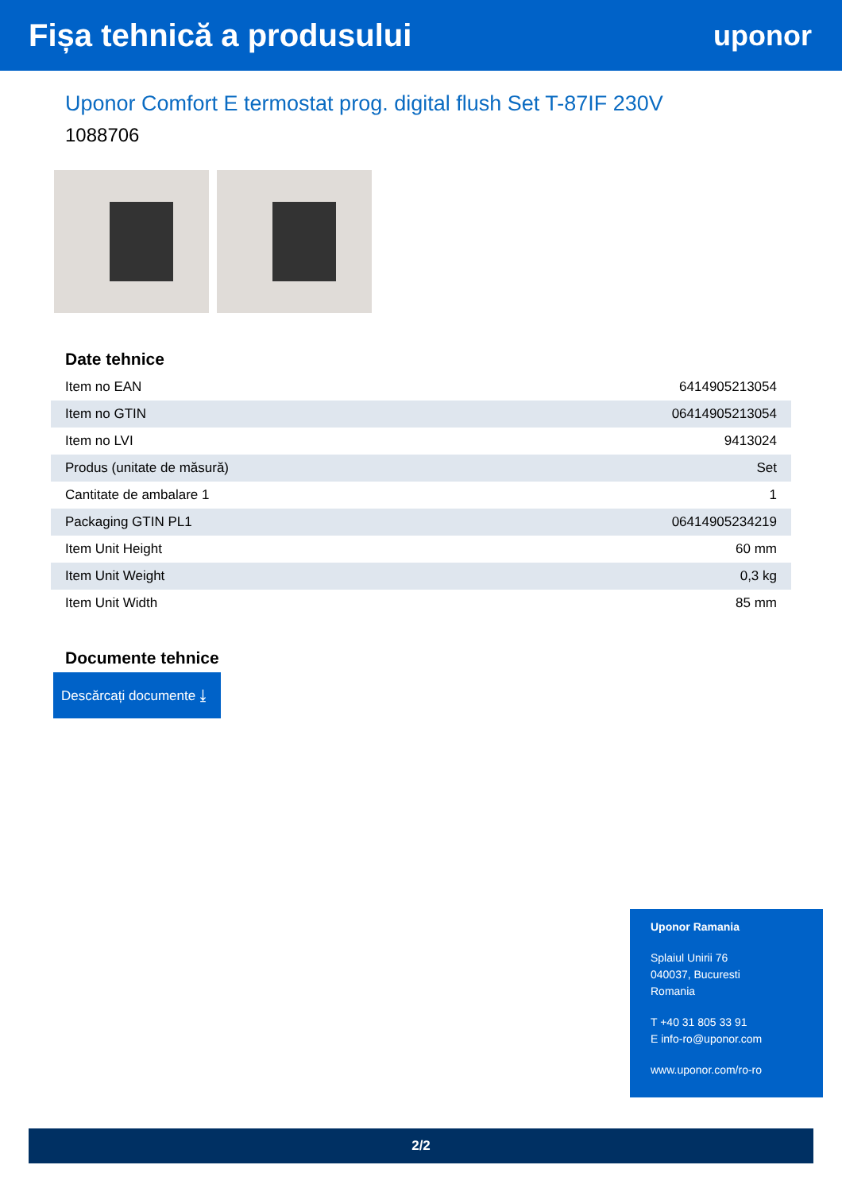Fișa tehnică a produsului uponor
Uponor Comfort E termostat prog. digital flush Set T-87IF 230V
1088706
Date tehnice
| Item no EAN | 6414905213054 |
| Item no GTIN | 06414905213054 |
| Item no LVI | 9413024 |
| Produs (unitate de măsură) | Set |
| Cantitate de ambalare 1 | 1 |
| Packaging GTIN PL1 | 06414905234219 |
| Item Unit Height | 60 mm |
| Item Unit Weight | 0,3 kg |
| Item Unit Width | 85 mm |
Documente tehnice
Descărcați documente ⤓
Uponor Ramania
Splaiul Unirii 76
040037, Bucuresti
Romania
T +40 31 805 33 91
E info-ro@uponor.com
www.uponor.com/ro-ro
2/2